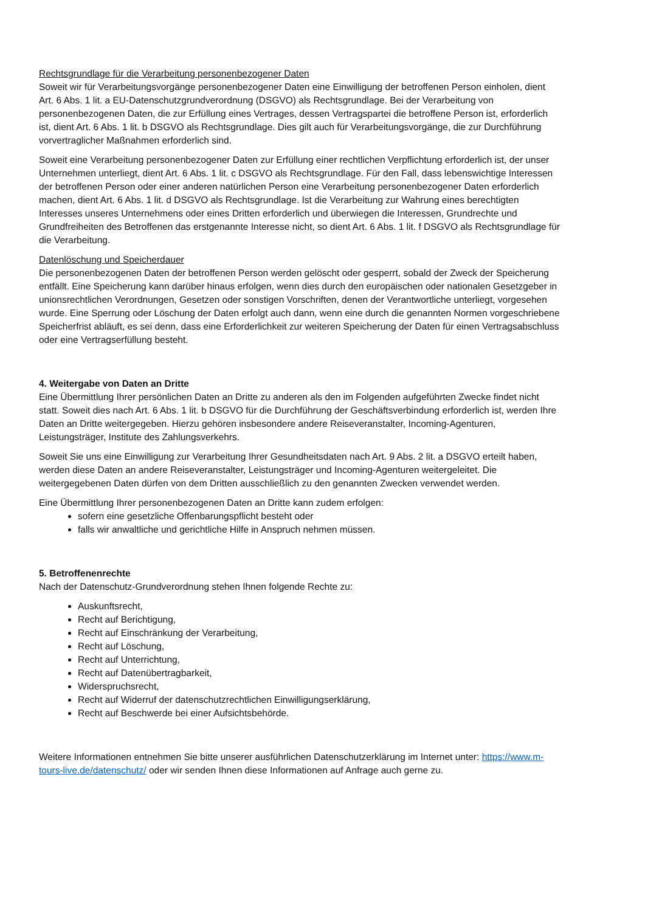Rechtsgrundlage für die Verarbeitung personenbezogener Daten
Soweit wir für Verarbeitungsvorgänge personenbezogener Daten eine Einwilligung der betroffenen Person einholen, dient Art. 6 Abs. 1 lit. a EU-Datenschutzgrundverordnung (DSGVO) als Rechtsgrundlage. Bei der Verarbeitung von personenbezogenen Daten, die zur Erfüllung eines Vertrages, dessen Vertragspartei die betroffene Person ist, erforderlich ist, dient Art. 6 Abs. 1 lit. b DSGVO als Rechtsgrundlage. Dies gilt auch für Verarbeitungsvorgänge, die zur Durchführung vorvertraglicher Maßnahmen erforderlich sind.
Soweit eine Verarbeitung personenbezogener Daten zur Erfüllung einer rechtlichen Verpflichtung erforderlich ist, der unser Unternehmen unterliegt, dient Art. 6 Abs. 1 lit. c DSGVO als Rechtsgrundlage. Für den Fall, dass lebenswichtige Interessen der betroffenen Person oder einer anderen natürlichen Person eine Verarbeitung personenbezogener Daten erforderlich machen, dient Art. 6 Abs. 1 lit. d DSGVO als Rechtsgrundlage. Ist die Verarbeitung zur Wahrung eines berechtigten Interesses unseres Unternehmens oder eines Dritten erforderlich und überwiegen die Interessen, Grundrechte und Grundfreiheiten des Betroffenen das erstgenannte Interesse nicht, so dient Art. 6 Abs. 1 lit. f DSGVO als Rechtsgrundlage für die Verarbeitung.
Datenlöschung und Speicherdauer
Die personenbezogenen Daten der betroffenen Person werden gelöscht oder gesperrt, sobald der Zweck der Speicherung entfällt. Eine Speicherung kann darüber hinaus erfolgen, wenn dies durch den europäischen oder nationalen Gesetzgeber in unionsrechtlichen Verordnungen, Gesetzen oder sonstigen Vorschriften, denen der Verantwortliche unterliegt, vorgesehen wurde. Eine Sperrung oder Löschung der Daten erfolgt auch dann, wenn eine durch die genannten Normen vorgeschriebene Speicherfrist abläuft, es sei denn, dass eine Erforderlichkeit zur weiteren Speicherung der Daten für einen Vertragsabschluss oder eine Vertragserfüllung besteht.
4. Weitergabe von Daten an Dritte
Eine Übermittlung Ihrer persönlichen Daten an Dritte zu anderen als den im Folgenden aufgeführten Zwecke findet nicht statt. Soweit dies nach Art. 6 Abs. 1 lit. b DSGVO für die Durchführung der Geschäftsverbindung erforderlich ist, werden Ihre Daten an Dritte weitergegeben. Hierzu gehören insbesondere andere Reiseveranstalter, Incoming-Agenturen, Leistungsträger, Institute des Zahlungsverkehrs.
Soweit Sie uns eine Einwilligung zur Verarbeitung Ihrer Gesundheitsdaten nach Art. 9 Abs. 2 lit. a DSGVO erteilt haben, werden diese Daten an andere Reiseveranstalter, Leistungsträger und Incoming-Agenturen weitergeleitet. Die weitergegebenen Daten dürfen von dem Dritten ausschließlich zu den genannten Zwecken verwendet werden.
Eine Übermittlung Ihrer personenbezogenen Daten an Dritte kann zudem erfolgen:
sofern eine gesetzliche Offenbarungspflicht besteht oder
falls wir anwaltliche und gerichtliche Hilfe in Anspruch nehmen müssen.
5. Betroffenenrechte
Nach der Datenschutz-Grundverordnung stehen Ihnen folgende Rechte zu:
Auskunftsrecht,
Recht auf Berichtigung,
Recht auf Einschränkung der Verarbeitung,
Recht auf Löschung,
Recht auf Unterrichtung,
Recht auf Datenübertragbarkeit,
Widerspruchsrecht,
Recht auf Widerruf der datenschutzrechtlichen Einwilligungserklärung,
Recht auf Beschwerde bei einer Aufsichtsbehörde.
Weitere Informationen entnehmen Sie bitte unserer ausführlichen Datenschutzerklärung im Internet unter: https://www.m-tours-live.de/datenschutz/ oder wir senden Ihnen diese Informationen auf Anfrage auch gerne zu.